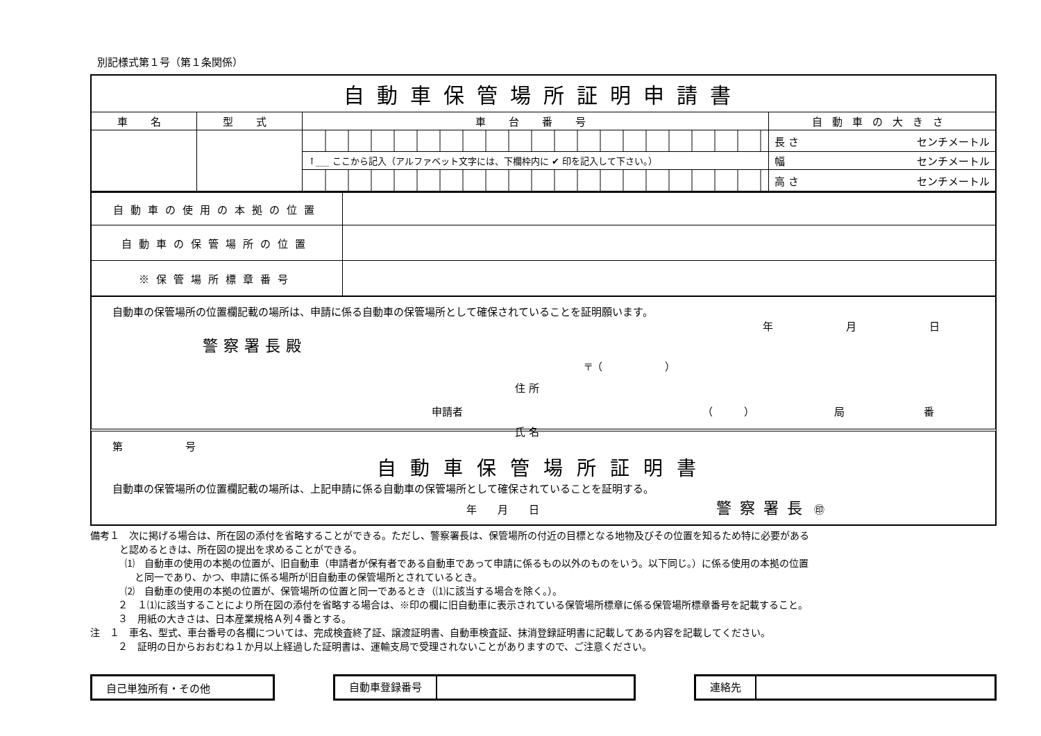別記様式第１号（第１条関係）
| 自動車保管場所証明申請書 | | | |
| 車 名 | 型 式 | 車 台 番 号 | 自動車の大きさ |
| | | | 長 さ センチメートル |
| | | ↑___ ここから記入（アルファベット文字には、下欄枠内に ✔ 印を記入して下さい。） | 幅 センチメートル |
| | | | 高 さ センチメートル |
| 自動車の使用の本拠の位置 | |
| 自動車の保管場所の位置 | |
| ※保管場所標章番号 | |
自動車の保管場所の位置欄記載の場所は、申請に係る自動車の保管場所として確保されていることを証明願います。
年 月 日
警察署長殿
〒（　　　　　　）
住 所
申請者 （　　　） 局 番
氏 名
第　　　　　　号
自動車保管場所証明書
自動車の保管場所の位置欄記載の場所は、上記申請に係る自動車の保管場所として確保されていることを証明する。
年　　月　　日 警察署長 ㊞
備考１　次に掲げる場合は、所在図の添付を省略することができる。ただし、警察署長は、保管場所の付近の目標となる地物及びその位置を知るため特に必要がある
　　　と認めるときは、所在図の提出を求めることができる。
⑴　自動車の使用の本拠の位置が、旧自動車（申請者が保有者である自動車であって申請に係るもの以外のものをいう。以下同じ。）に係る使用の本拠の位置
　と同一であり、かつ、申請に係る場所が旧自動車の保管場所とされているとき。
⑵　自動車の使用の本拠の位置が、保管場所の位置と同一であるとき（⑴に該当する場合を除く。）。
２　１⑴に該当することにより所在図の添付を省略する場合は、※印の欄に旧自動車に表示されている保管場所標章に係る保管場所標章番号を記載すること。
３　用紙の大きさは、日本産業規格Ａ列４番とする。
注　１　車名、型式、車台番号の各欄については、完成検査終了証、譲渡証明書、自動車検査証、抹消登録証明書に記載してある内容を記載してください。
２　証明の日からおおむね１か月以上経過した証明書は、運輸支局で受理されないことがありますので、ご注意ください。
自己単独所有・その他
自動車登録番号 連絡先